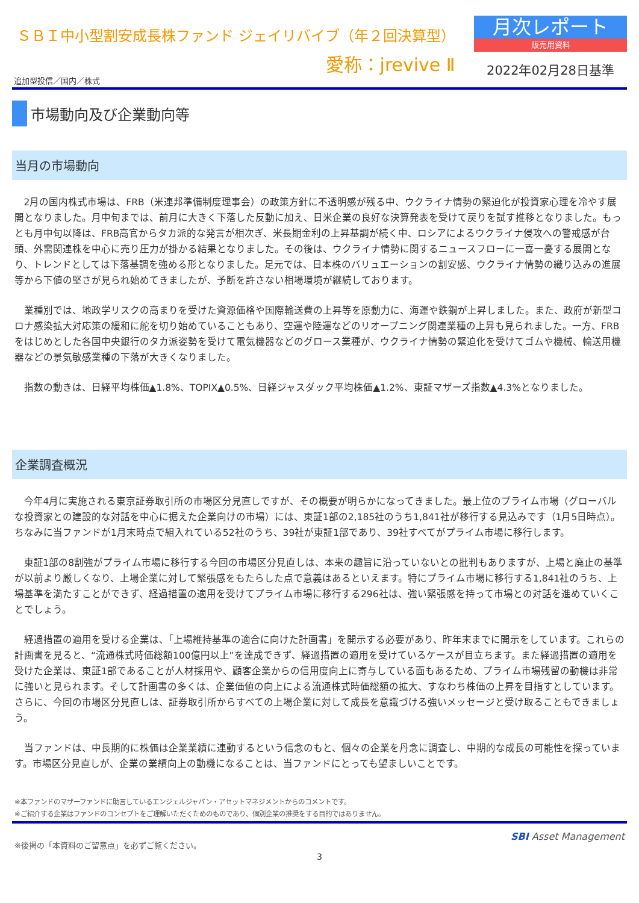ＳＢＩ中小型割安成長株ファンド ジェイリバイブ（年２回決算型）
愛称：jrevive Ⅱ
月次レポート
販売用資料
2022年02月28日基準
追加型投信／国内／株式
市場動向及び企業動向等
当月の市場動向
2月の国内株式市場は、FRB（米連邦準備制度理事会）の政策方針に不透明感が残る中、ウクライナ情勢の緊迫化が投資家心理を冷やす展開となりました。月中旬までは、前月に大きく下落した反動に加え、日米企業の良好な決算発表を受けて戻りを試す推移となりました。もっとも月中旬以降は、FRB高官からタカ派的な発言が相次ぎ、米長期金利の上昇基調が続く中、ロシアによるウクライナ侵攻への警戒感が台頭、外需関連株を中心に売り圧力が掛かる結果となりました。その後は、ウクライナ情勢に関するニュースフローに一喜一憂する展開となり、トレンドとしては下落基調を強める形となりました。足元では、日本株のバリュエーションの割安感、ウクライナ情勢の織り込みの進展等から下値の堅さが見られ始めてきましたが、予断を許さない相場環境が継続しております。
業種別では、地政学リスクの高まりを受けた資源価格や国際輸送費の上昇等を原動力に、海運や鉄鋼が上昇しました。また、政府が新型コロナ感染拡大対応策の緩和に舵を切り始めていることもあり、空運や陸運などのリオープニング関連業種の上昇も見られました。一方、FRBをはじめとした各国中央銀行のタカ派姿勢を受けて電気機器などのグロース業種が、ウクライナ情勢の緊迫化を受けてゴムや機械、輸送用機器などの景気敏感業種の下落が大きくなりました。
指数の動きは、日経平均株価▲1.8%、TOPIX▲0.5%、日経ジャスダック平均株価▲1.2%、東証マザーズ指数▲4.3%となりました。
企業調査概況
今年4月に実施される東京証券取引所の市場区分見直しですが、その概要が明らかになってきました。最上位のプライム市場（グローバルな投資家との建設的な対話を中心に据えた企業向けの市場）には、東証1部の2,185社のうち1,841社が移行する見込みです（1月5日時点）。ちなみに当ファンドが1月末時点で組入れている52社のうち、39社が東証1部であり、39社すべてがプライム市場に移行します。
東証1部の8割強がプライム市場に移行する今回の市場区分見直しは、本来の趣旨に沿っていないとの批判もありますが、上場と廃止の基準が以前より厳しくなり、上場企業に対して緊張感をもたらした点で意義はあるといえます。特にプライム市場に移行する1,841社のうち、上場基準を満たすことができず、経過措置の適用を受けてプライム市場に移行する296社は、強い緊張感を持って市場との対話を進めていくことでしょう。
経過措置の適用を受ける企業は、「上場維持基準の適合に向けた計画書」を開示する必要があり、昨年末までに開示をしています。これらの計画書を見ると、“流通株式時価総額100億円以上”を達成できず、経過措置の適用を受けているケースが目立ちます。また経過措置の適用を受けた企業は、東証1部であることが人材採用や、顧客企業からの信用度向上に寄与している面もあるため、プライム市場残留の動機は非常に強いと見られます。そして計画書の多くは、企業価値の向上による流通株式時価総額の拡大、すなわち株価の上昇を目指すとしています。さらに、今回の市場区分見直しは、証券取引所からすべての上場企業に対して成長を意識づける強いメッセージと受け取ることもできましょう。
当ファンドは、中長期的に株価は企業業績に連動するという信念のもと、個々の企業を丹念に調査し、中期的な成長の可能性を探っています。市場区分見直しが、企業の業績向上の動機になることは、当ファンドにとっても望ましいことです。
※本ファンドのマザーファンドに助言しているエンジェルジャパン・アセットマネジメントからのコメントです。
※ご紹介する企業はファンドのコンセプトをご理解いただくためのものであり、個別企業の推奨をする目的ではありません。
※後掲の「本資料のご留意点」を必ずご覧ください。 SBI Asset Management
3